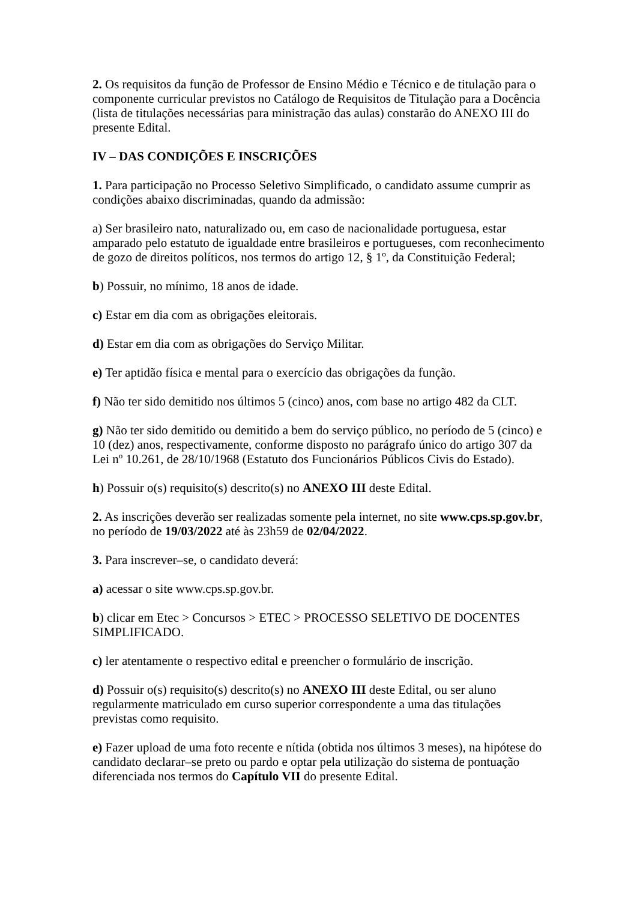2. Os requisitos da função de Professor de Ensino Médio e Técnico e de titulação para o componente curricular previstos no Catálogo de Requisitos de Titulação para a Docência (lista de titulações necessárias para ministração das aulas) constarão do ANEXO III do presente Edital.
IV – DAS CONDIÇÕES E INSCRIÇÕES
1. Para participação no Processo Seletivo Simplificado, o candidato assume cumprir as condições abaixo discriminadas, quando da admissão:
a) Ser brasileiro nato, naturalizado ou, em caso de nacionalidade portuguesa, estar amparado pelo estatuto de igualdade entre brasileiros e portugueses, com reconhecimento de gozo de direitos políticos, nos termos do artigo 12, § 1º, da Constituição Federal;
b) Possuir, no mínimo, 18 anos de idade.
c) Estar em dia com as obrigações eleitorais.
d) Estar em dia com as obrigações do Serviço Militar.
e) Ter aptidão física e mental para o exercício das obrigações da função.
f) Não ter sido demitido nos últimos 5 (cinco) anos, com base no artigo 482 da CLT.
g) Não ter sido demitido ou demitido a bem do serviço público, no período de 5 (cinco) e 10 (dez) anos, respectivamente, conforme disposto no parágrafo único do artigo 307 da Lei nº 10.261, de 28/10/1968 (Estatuto dos Funcionários Públicos Civis do Estado).
h) Possuir o(s) requisito(s) descrito(s) no ANEXO III deste Edital.
2. As inscrições deverão ser realizadas somente pela internet, no site www.cps.sp.gov.br, no período de 19/03/2022 até às 23h59 de 02/04/2022.
3. Para inscrever–se, o candidato deverá:
a) acessar o site www.cps.sp.gov.br.
b) clicar em Etec > Concursos > ETEC > PROCESSO SELETIVO DE DOCENTES SIMPLIFICADO.
c) ler atentamente o respectivo edital e preencher o formulário de inscrição.
d) Possuir o(s) requisito(s) descrito(s) no ANEXO III deste Edital, ou ser aluno regularmente matriculado em curso superior correspondente a uma das titulações previstas como requisito.
e) Fazer upload de uma foto recente e nítida (obtida nos últimos 3 meses), na hipótese do candidato declarar–se preto ou pardo e optar pela utilização do sistema de pontuação diferenciada nos termos do Capítulo VII do presente Edital.